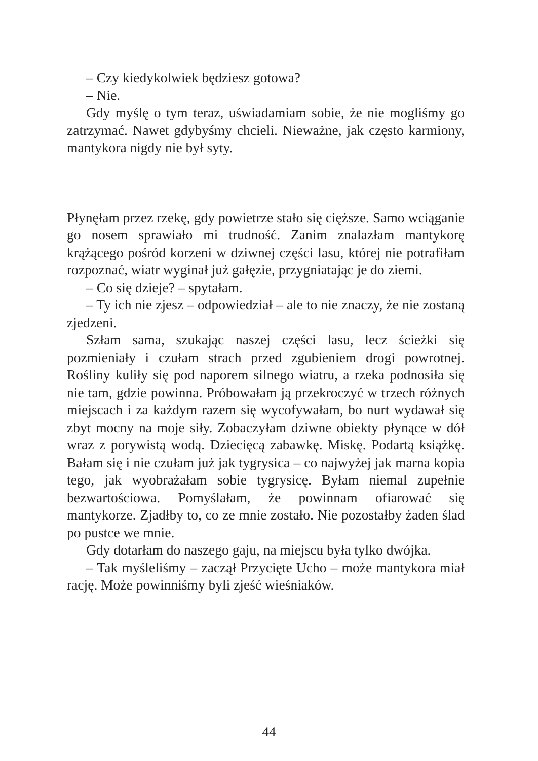– Czy kiedykolwiek będziesz gotowa?
– Nie.
Gdy myślę o tym teraz, uświadamiam sobie, że nie mogliśmy go zatrzymać. Nawet gdybyśmy chcieli. Nieważne, jak często karmiony, mantykora nigdy nie był syty.
Płynęłam przez rzekę, gdy powietrze stało się cięższe. Samo wciąganie go nosem sprawiało mi trudność. Zanim znalazłam mantykorę krążącego pośród korzeni w dziwnej części lasu, której nie potrafiłam rozpoznać, wiatr wyginał już gałęzie, przygniatając je do ziemi.
– Co się dzieje? – spytałam.
– Ty ich nie zjesz – odpowiedział – ale to nie znaczy, że nie zostaną zjedzeni.
Szłam sama, szukając naszej części lasu, lecz ścieżki się pozmieniały i czułam strach przed zgubieniem drogi powrotnej. Rośliny kuliły się pod naporem silnego wiatru, a rzeka podnosiła się nie tam, gdzie powinna. Próbowałam ją przekroczyć w trzech różnych miejscach i za każdym razem się wycofywałam, bo nurt wydawał się zbyt mocny na moje siły. Zobaczyłam dziwne obiekty płynące w dół wraz z porywistą wodą. Dziecięcą zabawkę. Miskę. Podartą książkę. Bałam się i nie czułam już jak tygrysica – co najwyżej jak marna kopia tego, jak wyobrażałam sobie tygrysicę. Byłam niemal zupełnie bezwartościowa. Pomyślałam, że powinnam ofiarować się mantykorze. Zjadłby to, co ze mnie zostało. Nie pozostałby żaden ślad po pustce we mnie.
Gdy dotarłam do naszego gaju, na miejscu była tylko dwójka.
– Tak myśleliśmy – zaczął Przycięte Ucho – może mantykora miał rację. Może powinniśmy byli zjeść wieśniaków.
44